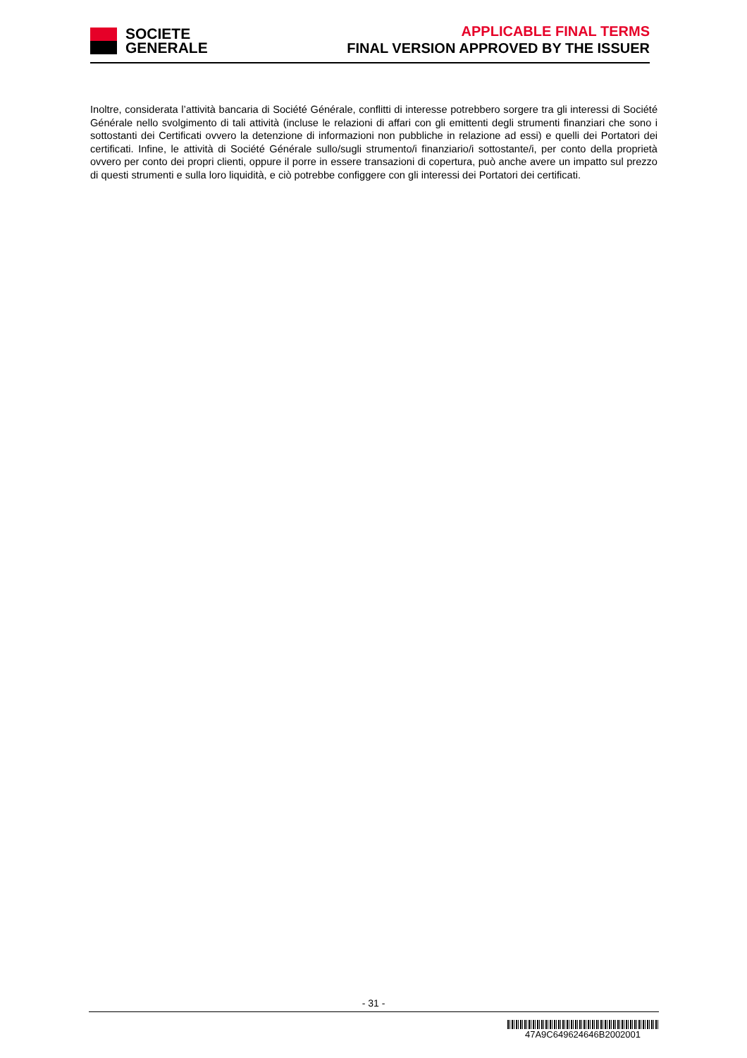SOCIETE
GENERALE
APPLICABLE FINAL TERMS
FINAL VERSION APPROVED BY THE ISSUER
Inoltre, considerata l’attività bancaria di Société Générale, conflitti di interesse potrebbero sorgere tra gli interessi di Société Générale nello svolgimento di tali attività (incluse le relazioni di affari con gli emittenti degli strumenti finanziari che sono i sottostanti dei Certificati ovvero la detenzione di informazioni non pubbliche in relazione ad essi) e quelli dei Portatori dei certificati. Infine, le attività di Société Générale sullo/sugli strumento/i finanziario/i sottostante/i, per conto della proprietà ovvero per conto dei propri clienti, oppure il porre in essere transazioni di copertura, può anche avere un impatto sul prezzo di questi strumenti e sulla loro liquidità, e ciò potrebbe configgere con gli interessi dei Portatori dei certificati.
- 31 -
47A9C649624646B2002001